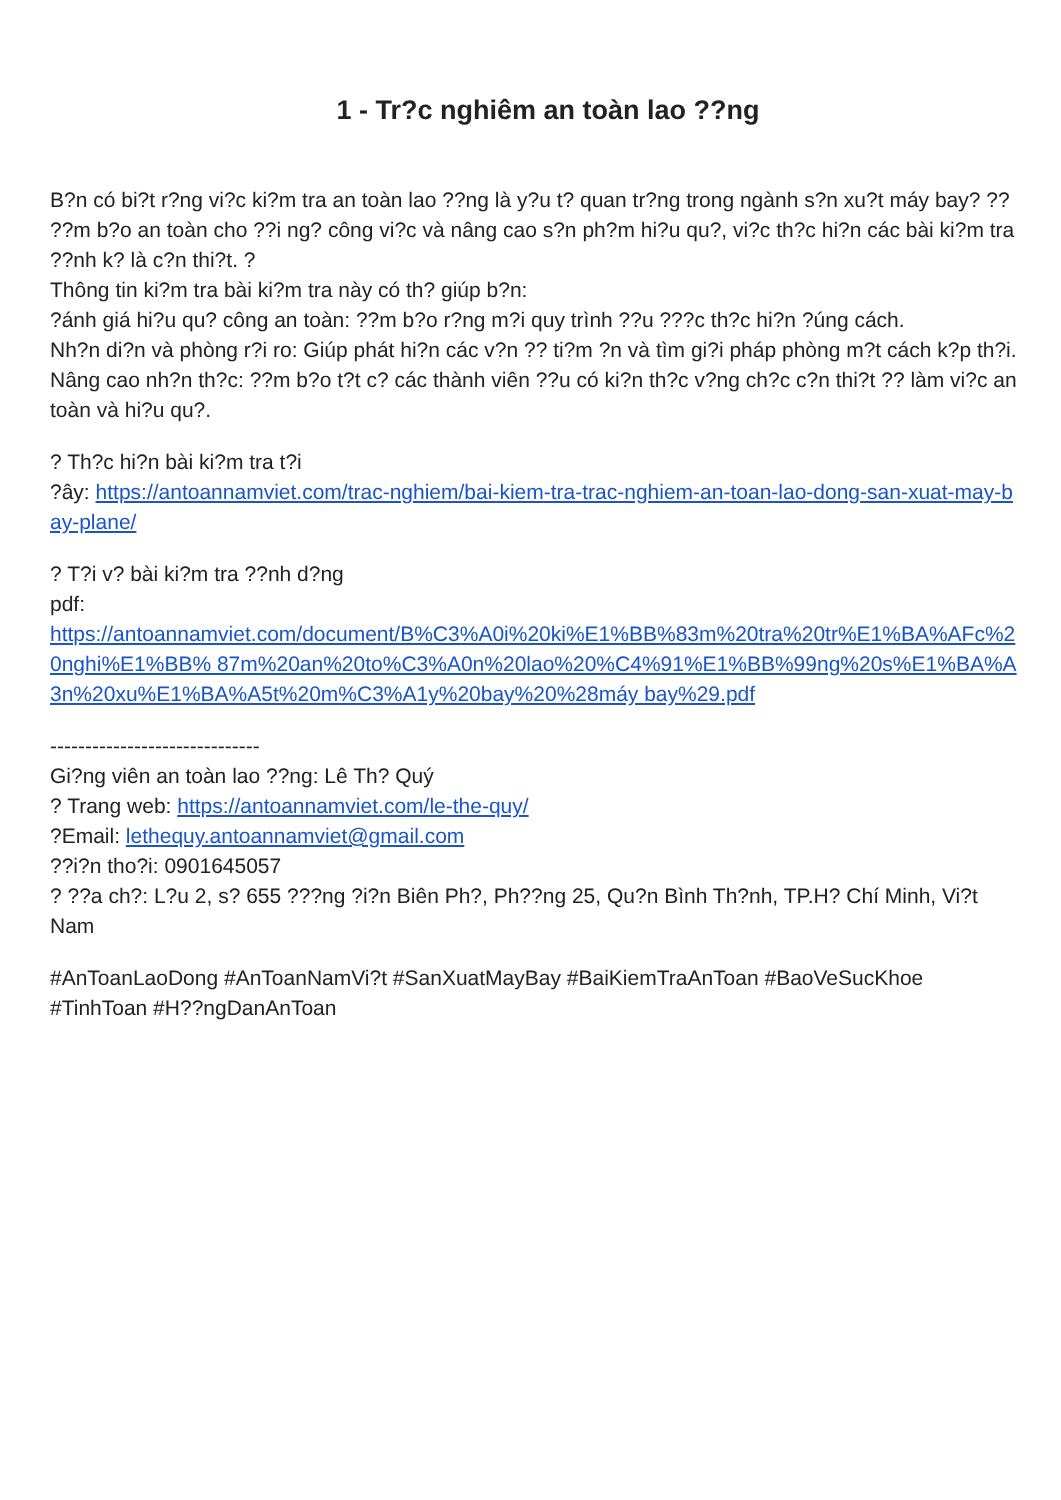1 - Tr?c nghiêm an toàn lao ??ng
B?n có bi?t r?ng vi?c ki?m tra an toàn lao ??ng là y?u t? quan tr?ng trong ngành s?n xu?t máy bay? ?? ??m b?o an toàn cho ??i ng? công vi?c và nâng cao s?n ph?m hi?u qu?, vi?c th?c hi?n các bài ki?m tra ??nh k? là c?n thi?t. ?
Thông tin ki?m tra bài ki?m tra này có th? giúp b?n:
?ánh giá hi?u qu? công an toàn: ??m b?o r?ng m?i quy trình ??u ???c th?c hi?n ?úng cách.
Nh?n di?n và phòng r?i ro: Giúp phát hi?n các v?n ?? ti?m ?n và tìm gi?i pháp phòng m?t cách k?p th?i.
Nâng cao nh?n th?c: ??m b?o t?t c? các thành viên ??u có ki?n th?c v?ng ch?c c?n thi?t ?? làm vi?c an toàn và hi?u qu?.
? Th?c hi?n bài ki?m tra t?i
?ây: https://antoannamviet.com/trac-nghiem/bai-kiem-tra-trac-nghiem-an-toan-lao-dong-san-xuat-may-bay-plane/
? T?i v? bài ki?m tra ??nh d?ng
pdf:
https://antoannamviet.com/document/B%C3%A0i%20ki%E1%BB%83m%20tra%20tr%E1%BA%AFc%20nghi%E1%BB% 87m%20an%20to%C3%A0n%20lao%20%C4%91%E1%BB%99ng%20s%E1%BA%A3n%20xu%E1%BA%A5t%20m%C3%A1y%20bay%20%28máy bay%29.pdf
------------------------------
Gi?ng viên an toàn lao ??ng: Lê Th? Quý
? Trang web: https://antoannamviet.com/le-the-quy/
?Email: lethequy.antoannamviet@gmail.com
??i?n tho?i: 0901645057
? ??a ch?: L?u 2, s? 655 ???ng ?i?n Biên Ph?, Ph??ng 25, Qu?n Bình Th?nh, TP.H? Chí Minh, Vi?t Nam
#AnToanLaoDong #AnToanNamVi?t #SanXuatMayBay #BaiKiemTraAnToan #BaoVeSucKhoe #TinhToan #H??ngDanAnToan